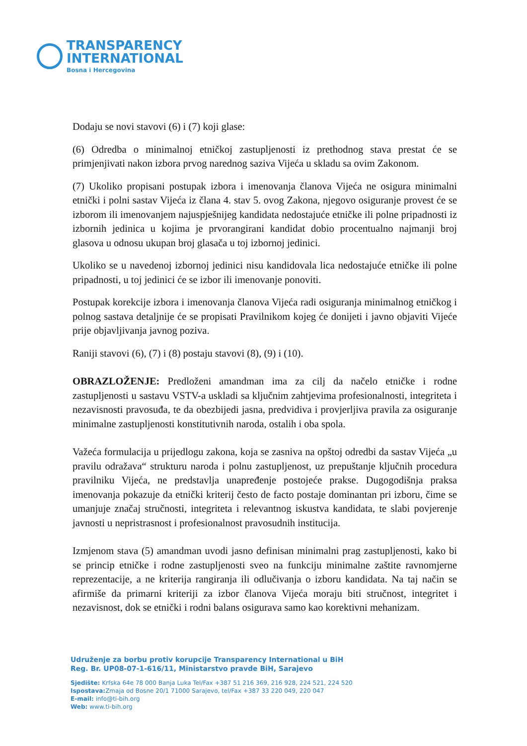TRANSPARENCY
INTERNATIONAL
Bosna i Hercegovina
Dodaju se novi stavovi (6) i (7) koji glase:
(6) Odredba o minimalnoj etničkoj zastupljenosti iz prethodnog stava prestat će se primjenjivati nakon izbora prvog narednog saziva Vijeća u skladu sa ovim Zakonom.
(7) Ukoliko propisani postupak izbora i imenovanja članova Vijeća ne osigura minimalni etnički i polni sastav Vijeća iz člana 4. stav 5. ovog Zakona, njegovo osiguranje provest će se izborom ili imenovanjem najuspješnijeg kandidata nedostajuće etničke ili polne pripadnosti iz izbornih jedinica u kojima je prvorangirani kandidat dobio procentualno najmanji broj glasova u odnosu ukupan broj glasača u toj izbornoj jedinici.
Ukoliko se u navedenoj izbornoj jedinici nisu kandidovala lica nedostajuće etničke ili polne pripadnosti, u toj jedinici će se izbor ili imenovanje ponoviti.
Postupak korekcije izbora i imenovanja članova Vijeća radi osiguranja minimalnog etničkog i polnog sastava detaljnije će se propisati Pravilnikom kojeg će donijeti i javno objaviti Vijeće prije objavljivanja javnog poziva.
Raniji stavovi (6), (7) i (8) postaju stavovi (8), (9) i (10).
OBRAZLOŽENJE: Predloženi amandman ima za cilj da načelo etničke i rodne zastupljenosti u sastavu VSTV-a uskladi sa ključnim zahtjevima profesionalnosti, integriteta i nezavisnosti pravosuđa, te da obezbijedi jasna, predvidiva i provjerljiva pravila za osiguranje minimalne zastupljenosti konstitutivnih naroda, ostalih i oba spola.
Važeća formulacija u prijedlogu zakona, koja se zasniva na opštoj odredbi da sastav Vijeća „u pravilu odražava“ strukturu naroda i polnu zastupljenost, uz prepuštanje ključnih procedura pravilniku Vijeća, ne predstavlja unapređenje postojeće prakse. Dugogodišnja praksa imenovanja pokazuje da etnički kriterij često de facto postaje dominantan pri izboru, čime se umanjuje značaj stručnosti, integriteta i relevantnog iskustva kandidata, te slabi povjerenje javnosti u nepristrasnost i profesionalnost pravosudnih institucija.
Izmjenom stava (5) amandman uvodi jasno definisan minimalni prag zastupljenosti, kako bi se princip etničke i rodne zastupljenosti sveo na funkciju minimalne zaštite ravnomjerne reprezentacije, a ne kriterija rangiranja ili odlučivanja o izboru kandidata. Na taj način se afirmiše da primarni kriteriji za izbor članova Vijeća moraju biti stručnost, integritet i nezavisnost, dok se etnički i rodni balans osigurava samo kao korektivni mehanizam.
Udruženje za borbu protiv korupcije Transparency International u BiH
Reg. Br. UP08-07-1-616/11, Ministarstvo pravde BiH, Sarajevo
Sjedište: Krfska 64e 78 000 Banja Luka Tel/Fax +387 51 216 369, 216 928, 224 521, 224 520
Ispostava: Zmaja od Bosne 20/1 71000 Sarajevo, tel/Fax +387 33 220 049, 220 047
E-mail: info@ti-bih.org
Web: www.ti-bih.org